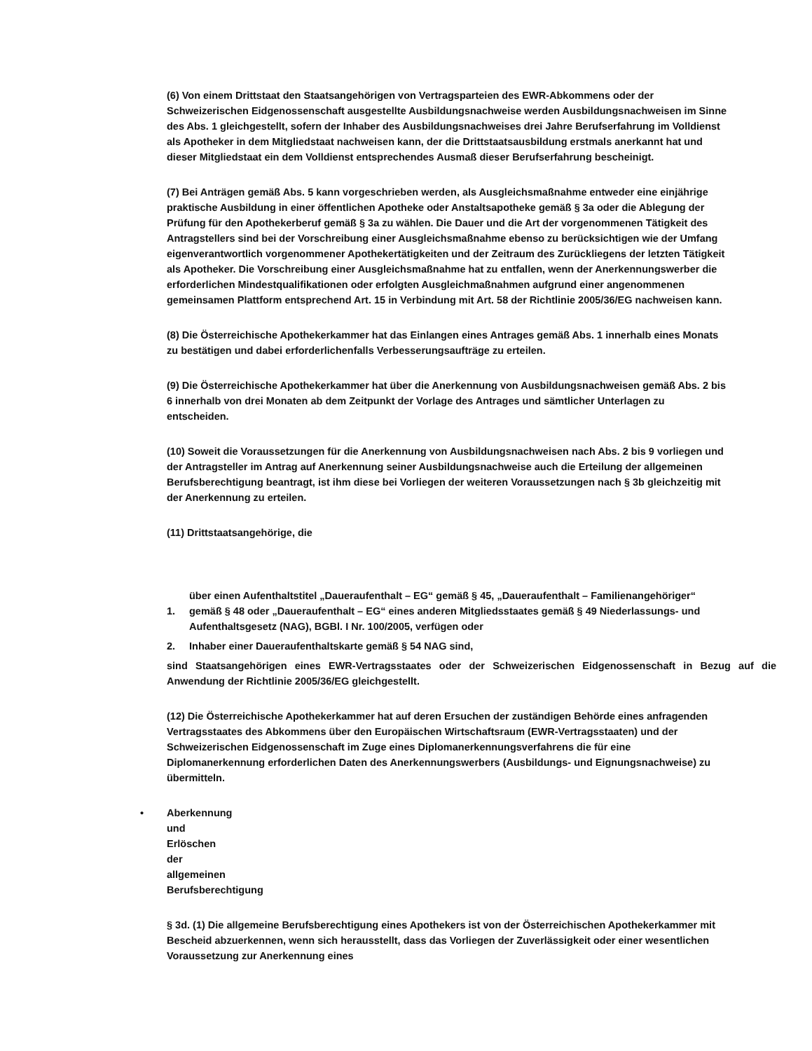(6) Von einem Drittstaat den Staatsangehörigen von Vertragsparteien des EWR-Abkommens oder der Schweizerischen Eidgenossenschaft ausgestellte Ausbildungsnachweise werden Ausbildungsnachweisen im Sinne des Abs. 1 gleichgestellt, sofern der Inhaber des Ausbildungsnachweises drei Jahre Berufserfahrung im Volldienst als Apotheker in dem Mitgliedstaat nachweisen kann, der die Drittstaatsausbildung erstmals anerkannt hat und dieser Mitgliedstaat ein dem Volldienst entsprechendes Ausmaß dieser Berufserfahrung bescheinigt.
(7) Bei Anträgen gemäß Abs. 5 kann vorgeschrieben werden, als Ausgleichsmaßnahme entweder eine einjährige praktische Ausbildung in einer öffentlichen Apotheke oder Anstaltsapotheke gemäß § 3a oder die Ablegung der Prüfung für den Apothekerberuf gemäß § 3a zu wählen. Die Dauer und die Art der vorgenommenen Tätigkeit des Antragstellers sind bei der Vorschreibung einer Ausgleichsmaßnahme ebenso zu berücksichtigen wie der Umfang eigenverantwortlich vorgenommener Apothekertätigkeiten und der Zeitraum des Zurückliegens der letzten Tätigkeit als Apotheker. Die Vorschreibung einer Ausgleichsmaßnahme hat zu entfallen, wenn der Anerkennungswerber die erforderlichen Mindestqualifikationen oder erfolgten Ausgleichmaßnahmen aufgrund einer angenommenen gemeinsamen Plattform entsprechend Art. 15 in Verbindung mit Art. 58 der Richtlinie 2005/36/EG nachweisen kann.
(8) Die Österreichische Apothekerkammer hat das Einlangen eines Antrages gemäß Abs. 1 innerhalb eines Monats zu bestätigen und dabei erforderlichenfalls Verbesserungsaufträge zu erteilen.
(9) Die Österreichische Apothekerkammer hat über die Anerkennung von Ausbildungsnachweisen gemäß Abs. 2 bis 6 innerhalb von drei Monaten ab dem Zeitpunkt der Vorlage des Antrages und sämtlicher Unterlagen zu entscheiden.
(10) Soweit die Voraussetzungen für die Anerkennung von Ausbildungsnachweisen nach Abs. 2 bis 9 vorliegen und der Antragsteller im Antrag auf Anerkennung seiner Ausbildungsnachweise auch die Erteilung der allgemeinen Berufsberechtigung beantragt, ist ihm diese bei Vorliegen der weiteren Voraussetzungen nach § 3b gleichzeitig mit der Anerkennung zu erteilen.
(11) Drittstaatsangehörige, die
1. über einen Aufenthaltstitel „Daueraufenthalt – EG“ gemäß § 45, „Daueraufenthalt – Familienangehöriger“ gemäß § 48 oder „Daueraufenthalt – EG“ eines anderen Mitgliedsstaates gemäß § 49 Niederlassungs- und Aufenthaltsgesetz (NAG), BGBl. I Nr. 100/2005, verfügen oder
2. Inhaber einer Daueraufenthaltskarte gemäß § 54 NAG sind,
sind Staatsangehörigen eines EWR-Vertragsstaates oder der Schweizerischen Eidgenossenschaft in Bezug auf die Anwendung der Richtlinie 2005/36/EG gleichgestellt.
(12) Die Österreichische Apothekerkammer hat auf deren Ersuchen der zuständigen Behörde eines anfragenden Vertragsstaates des Abkommens über den Europäischen Wirtschaftsraum (EWR-Vertragsstaaten) und der Schweizerischen Eidgenossenschaft im Zuge eines Diplomanerkennungsverfahrens die für eine Diplomanerkennung erforderlichen Daten des Anerkennungswerbers (Ausbildungs- und Eignungsnachweise) zu übermitteln.
• Aberkennung und Erlöschen der allgemeinen Berufsberechtigung
§ 3d. (1) Die allgemeine Berufsberechtigung eines Apothekers ist von der Österreichischen Apothekerkammer mit Bescheid abzuerkennen, wenn sich herausstellt, dass das Vorliegen der Zuverlässigkeit oder einer wesentlichen Voraussetzung zur Anerkennung eines